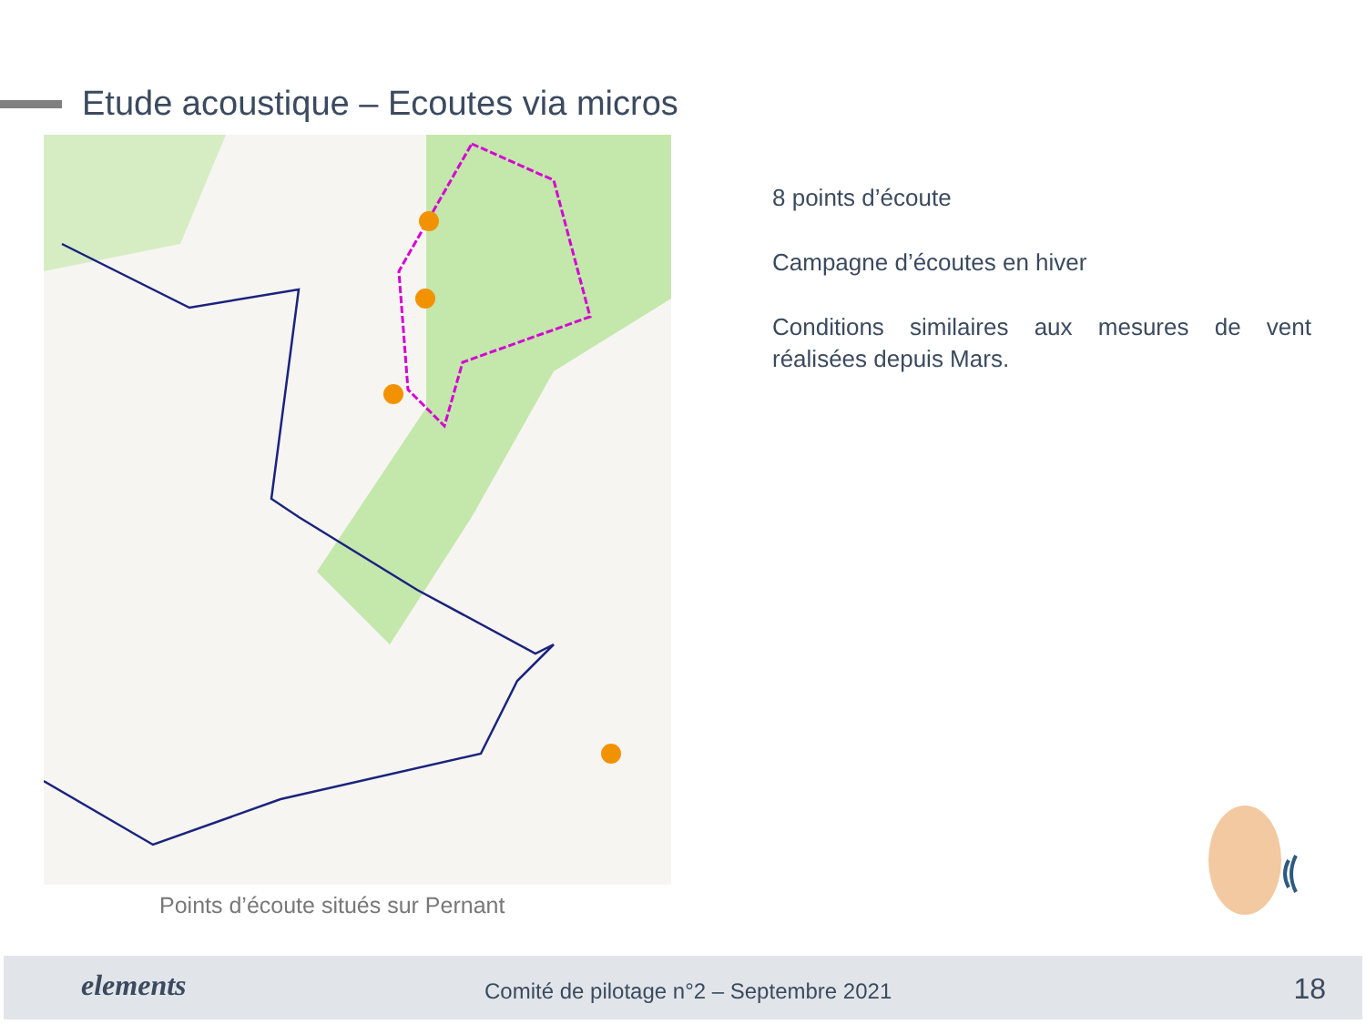Etude acoustique – Ecoutes via micros
Points d’écoute situés sur Pernant
8 points d’écoute
Campagne d’écoutes en hiver
Conditions similaires aux mesures de vent réalisées depuis Mars.
elements
Comité de pilotage n°2 – Septembre 2021
18